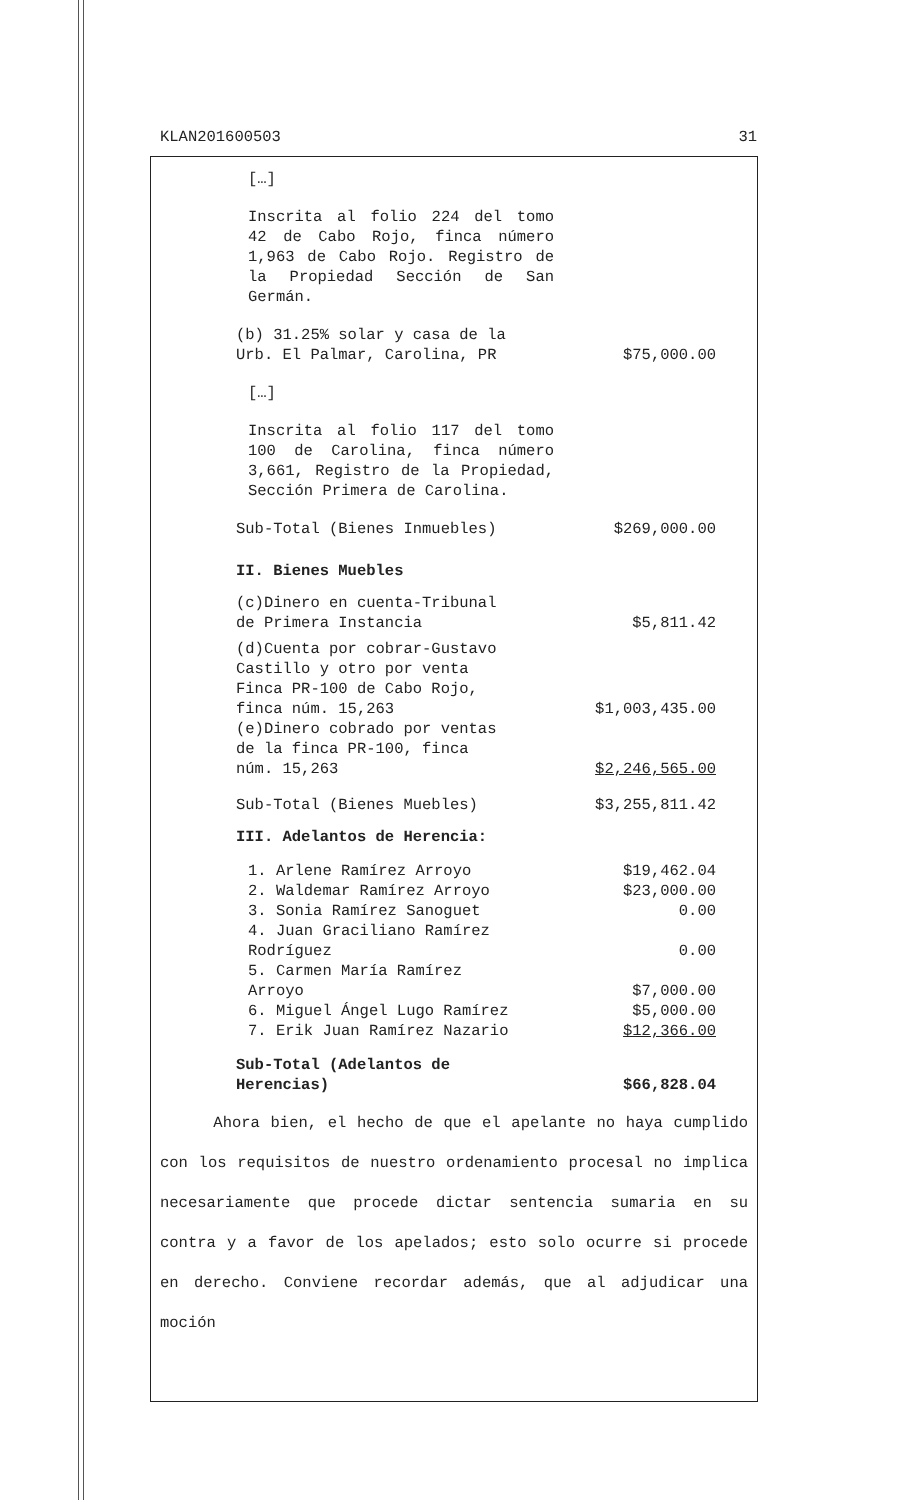KLAN201600503 31
[…]
Inscrita al folio 224 del tomo 42 de Cabo Rojo, finca número 1,963 de Cabo Rojo. Registro de la Propiedad Sección de San Germán.
| (b) 31.25% solar y casa de la Urb. El Palmar, Carolina, PR | $75,000.00 |
[…]
Inscrita al folio 117 del tomo 100 de Carolina, finca número 3,661, Registro de la Propiedad, Sección Primera de Carolina.
| Sub-Total (Bienes Inmuebles) | $269,000.00 |
| II. Bienes Muebles | |
| (c)Dinero en cuenta-Tribunal de Primera Instancia | $5,811.42 |
| (d)Cuenta por cobrar-Gustavo Castillo y otro por venta Finca PR-100 de Cabo Rojo, finca núm. 15,263 | $1,003,435.00 |
| (e)Dinero cobrado por ventas de la finca PR-100, finca núm. 15,263 | $2,246,565.00 |
| Sub-Total (Bienes Muebles) | $3,255,811.42 |
| III. Adelantos de Herencia: | |
| 1. Arlene Ramírez Arroyo | $19,462.04 |
| 2. Waldemar Ramírez Arroyo | $23,000.00 |
| 3. Sonia Ramírez Sanoguet | 0.00 |
| 4. Juan Graciliano Ramírez Rodríguez | 0.00 |
| 5. Carmen María Ramírez Arroyo | $7,000.00 |
| 6. Miguel Ángel Lugo Ramírez | $5,000.00 |
| 7. Erik Juan Ramírez Nazario | $12,366.00 |
| Sub-Total (Adelantos de Herencias) | $66,828.04 |
Ahora bien, el hecho de que el apelante no haya cumplido con los requisitos de nuestro ordenamiento procesal no implica necesariamente que procede dictar sentencia sumaria en su contra y a favor de los apelados; esto solo ocurre si procede en derecho. Conviene recordar además, que al adjudicar una moción